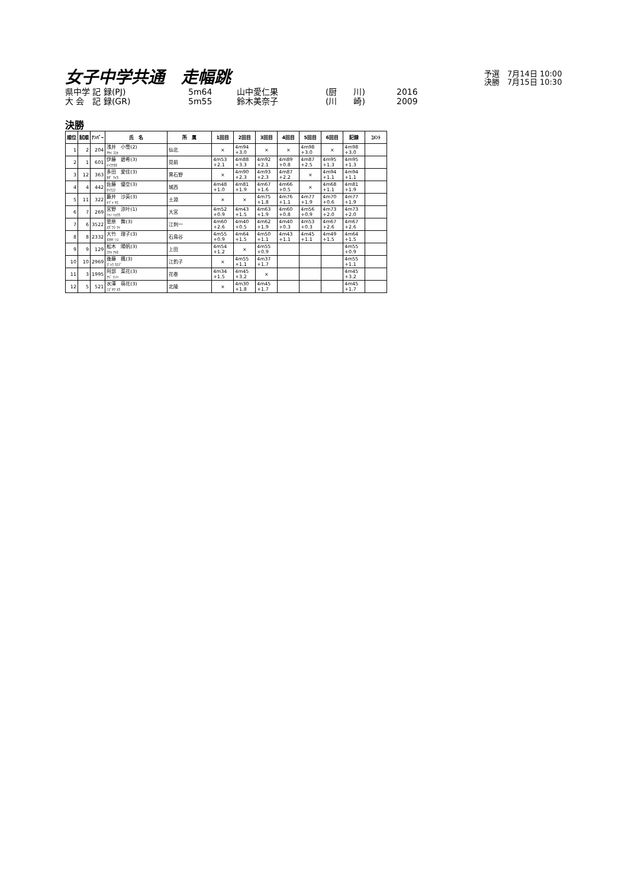予選　7月14日 10:00
決勝　7月15日 10:30
女子中学共通　走幅跳
県中学 記 録(PJ) 5m64 山中愛仁果 (厨　　川) 2016 大 会　記 録(GR) 5m55 鈴木美奈子 (川　　崎) 2009
決勝
| 順位 | 試順 | ﾅﾝﾊﾞｰ | 氏 名 | 所 属 | 1回目 | 2回目 | 3回目 | 4回目 | 5回目 | 6回目 | 記録 | ｺﾒﾝﾄ |
| --- | --- | --- | --- | --- | --- | --- | --- | --- | --- | --- | --- | --- |
| 1 | 2 | 204 | 浅井 小雪(2) ｱｻｲ ｺﾕｷ | 仙北 | × | 4m94 +3.0 | × | × | 4m98 +3.0 | × | 4m98 +3.0 | |
| 2 | 1 | 601 | 伊藤 碧希(3) ｲﾄｳｱｵﾈ | 見前 | 4m53 +2.1 | 4m88 +3.3 | 4m92 +2.1 | 4m89 +0.8 | 4m87 +2.5 | 4m95 +1.3 | 4m95 +1.3 | |
| 3 | 12 | 363 | 多田 愛佳(3) ﾀﾀﾞ ｱｲｶ | 黒石野 | × | 4m90 +2.3 | 4m93 +2.3 | 4m87 +2.2 | × | 4m94 +1.1 | 4m94 +1.1 | |
| 4 | 4 | 442 | 佐藤 優空(3) ｻﾄｳﾕﾗ | 城西 | 4m48 +1.0 | 4m81 +1.9 | 4m67 +1.6 | 4m66 +0.5 | × | 4m68 +1.1 | 4m81 +1.9 | |
| 5 | 11 | 322 | 藪井 沙英(3) ﾔﾌﾞｲ ｻｴ | 土淵 | × | × | 4m75 +1.8 | 4m76 +1.1 | 4m77 +1.9 | 4m70 +0.6 | 4m77 +1.9 | |
| 6 | 7 | 269 | 宮野 涼叶(1) ﾐﾔﾉ ﾘｮｳｶ | 大宮 | 4m52 +0.9 | 4m43 +1.5 | 4m63 +1.9 | 4m60 +0.8 | 4m56 +0.9 | 4m73 +2.0 | 4m73 +2.0 | |
| 7 | 6 | 3522 | 菅原 舞(3) ｽｶﾞﾜﾗ ﾏｲ | 江刺一 | 4m60 +2.6 | 4m40 +0.5 | 4m62 +1.9 | 4m40 +0.3 | 4m53 +0.3 | 4m67 +2.6 | 4m67 +2.6 | |
| 8 | 8 | 2332 | 大竹 理子(3) ｵｵﾀｹ ﾘｺ | 石鳥谷 | 4m55 +0.9 | 4m64 +1.5 | 4m50 +1.1 | 4m43 +1.1 | 4m45 +1.1 | 4m49 +1.5 | 4m64 +1.5 | |
| 9 | 9 | 129 | 舩木 陽帆(3) ﾌﾅｷ ｱｷﾎ | 上田 | 4m54 +1.2 | × | 4m55 +0.9 | | | | 4m55 +0.9 | |
| 10 | 10 | 2969 | 後藤 楓(3) ｺﾞﾄｳ ｶｴﾃﾞ | 江釣子 | × | 4m55 +1.1 | 4m37 +1.7 | | | | 4m55 +1.1 | |
| 11 | 3 | 1995 | 阿部 菜花(3) ｱﾍﾞ ﾅﾉﾊ | 花巻 | 4m34 +1.5 | 4m45 +3.2 | × | | | | 4m45 +3.2 | |
| 12 | 5 | 521 | 水澤 萌花(3) ﾐｽﾞｻﾜ ﾓｶ | 北陵 | × | 4m30 +1.8 | 4m45 +1.7 | | | | 4m45 +1.7 | |